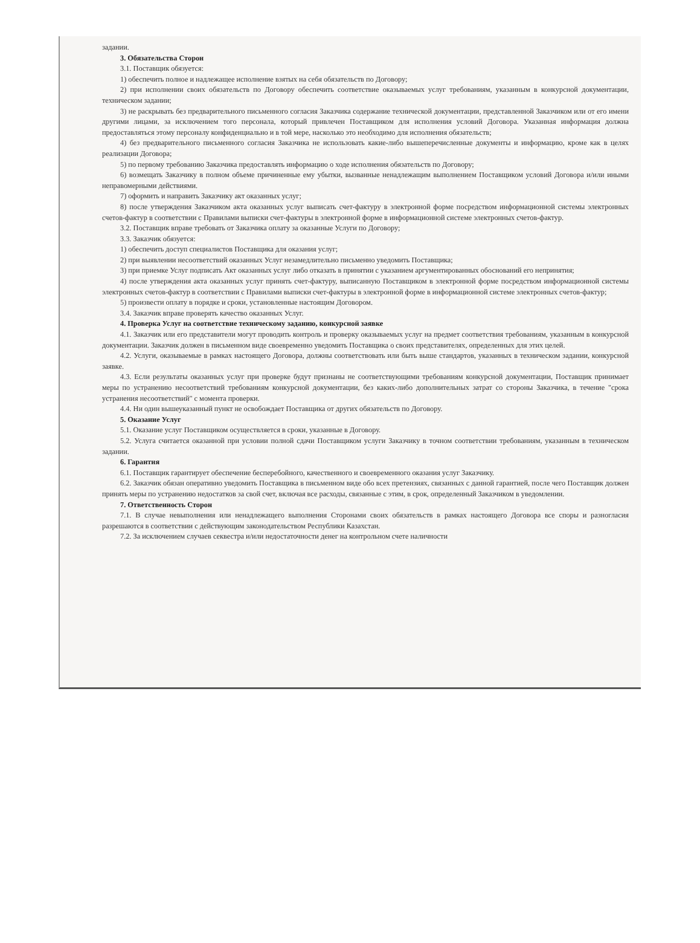задании.
3. Обязательства Сторон
3.1. Поставщик обязуется:
1) обеспечить полное и надлежащее исполнение взятых на себя обязательств по Договору;
2) при исполнении своих обязательств по Договору обеспечить соответствие оказываемых услуг требованиям, указанным в конкурсной документации, техническом задании;
3) не раскрывать без предварительного письменного согласия Заказчика содержание технической документации, представленной Заказчиком или от его имени другими лицами, за исключением того персонала, который привлечен Поставщиком для исполнения условий Договора. Указанная информация должна предоставляться этому персоналу конфиденциально и в той мере, насколько это необходимо для исполнения обязательств;
4) без предварительного письменного согласия Заказчика не использовать какие-либо вышеперечисленные документы и информацию, кроме как в целях реализации Договора;
5) по первому требованию Заказчика предоставлять информацию о ходе исполнения обязательств по Договору;
6) возмещать Заказчику в полном объеме причиненные ему убытки, вызванные ненадлежащим выполнением Поставщиком условий Договора и/или иными неправомерными действиями.
7) оформить и направить Заказчику акт оказанных услуг;
8) после утверждения Заказчиком акта оказанных услуг выписать счет-фактуру в электронной форме посредством информационной системы электронных счетов-фактур в соответствии с Правилами выписки счет-фактуры в электронной форме в информационной системе электронных счетов-фактур.
3.2. Поставщик вправе требовать от Заказчика оплату за оказанные Услуги по Договору;
3.3. Заказчик обязуется:
1) обеспечить доступ специалистов Поставщика для оказания услуг;
2) при выявлении несоответствий оказанных Услуг незамедлительно письменно уведомить Поставщика;
3) при приемке Услуг подписать Акт оказанных услуг либо отказать в принятии с указанием аргументированных обоснований его непринятия;
4) после утверждения акта оказанных услуг принять счет-фактуру, выписанную Поставщиком в электронной форме посредством информационной системы электронных счетов-фактур в соответствии с Правилами выписки счет-фактуры в электронной форме в информационной системе электронных счетов-фактур;
5) произвести оплату в порядке и сроки, установленные настоящим Договором.
3.4. Заказчик вправе проверять качество оказанных Услуг.
4. Проверка Услуг на соответствие техническому заданию, конкурсной заявке
4.1. Заказчик или его представители могут проводить контроль и проверку оказываемых услуг на предмет соответствия требованиям, указанным в конкурсной документации. Заказчик должен в письменном виде своевременно уведомить Поставщика о своих представителях, определенных для этих целей.
4.2. Услуги, оказываемые в рамках настоящего Договора, должны соответствовать или быть выше стандартов, указанных в техническом задании, конкурсной заявке.
4.3. Если результаты оказанных услуг при проверке будут признаны не соответствующими требованиям конкурсной документации, Поставщик принимает меры по устранению несоответствий требованиям конкурсной документации, без каких-либо дополнительных затрат со стороны Заказчика, в течение "срока устранения несоответствий" с момента проверки.
4.4. Ни один вышеуказанный пункт не освобождает Поставщика от других обязательств по Договору.
5. Оказание Услуг
5.1. Оказание услуг Поставщиком осуществляется в сроки, указанные в Договору.
5.2. Услуга считается оказанной при условии полной сдачи Поставщиком услуги Заказчику в точном соответствии требованиям, указанным в техническом задании.
6. Гарантия
6.1. Поставщик гарантирует обеспечение бесперебойного, качественного и своевременного оказания услуг Заказчику.
6.2. Заказчик обязан оперативно уведомить Поставщика в письменном виде обо всех претензиях, связанных с данной гарантией, после чего Поставщик должен принять меры по устранению недостатков за свой счет, включая все расходы, связанные с этим, в срок, определенный Заказчиком в уведомлении.
7. Ответственность Сторон
7.1. В случае невыполнения или ненадлежащего выполнения Сторонами своих обязательств в рамках настоящего Договора все споры и разногласия разрешаются в соответствии с действующим законодательством Республики Казахстан.
7.2. За исключением случаев секвестра и/или недостаточности денег на контрольном счете наличности